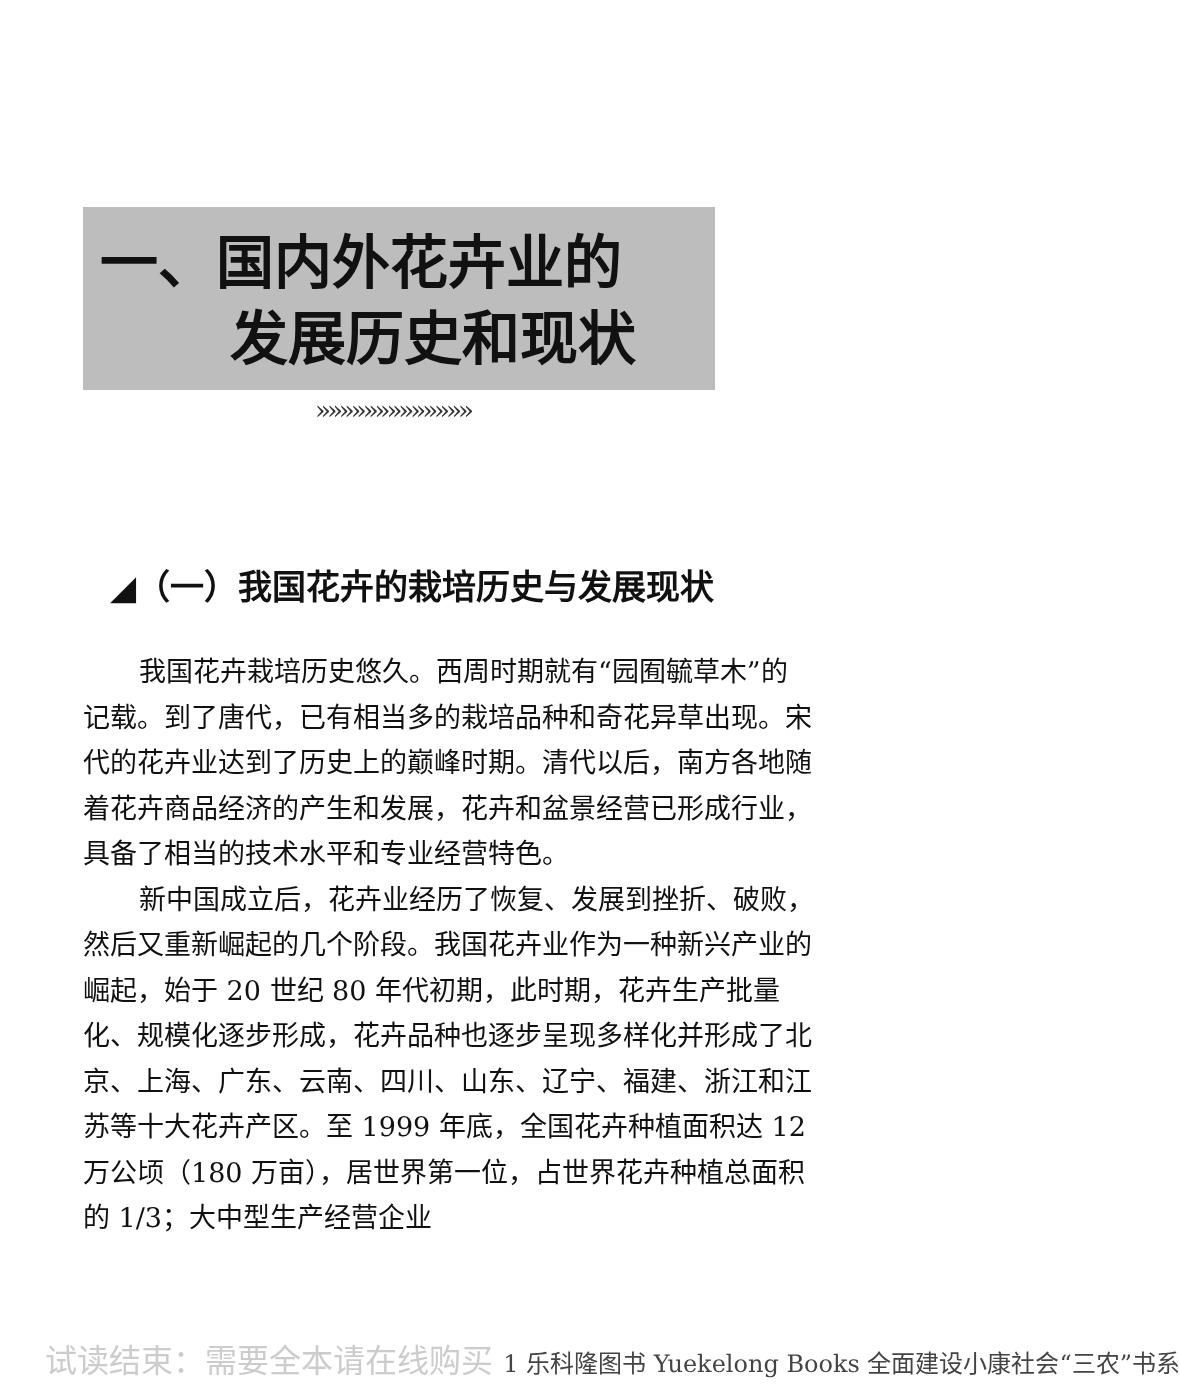一、国内外花卉业的
发展历史和现状
»»»»»»»»»»»»»
◢（一）我国花卉的栽培历史与发展现状
我国花卉栽培历史悠久。西周时期就有“园囿毓草木”的记载。到了唐代，已有相当多的栽培品种和奇花异草出现。宋代的花卉业达到了历史上的巅峰时期。清代以后，南方各地随着花卉商品经济的产生和发展，花卉和盆景经营已形成行业，具备了相当的技术水平和专业经营特色。
新中国成立后，花卉业经历了恢复、发展到挫折、破败，然后又重新崛起的几个阶段。我国花卉业作为一种新兴产业的崛起，始于 20 世纪 80 年代初期，此时期，花卉生产批量化、规模化逐步形成，花卉品种也逐步呈现多样化并形成了北京、上海、广东、云南、四川、山东、辽宁、福建、浙江和江苏等十大花卉产区。至 1999 年底，全国花卉种植面积达 12 万公顷（180 万亩），居世界第一位，占世界花卉种植总面积的 1/3；大中型生产经营企业
试读结束：需要全本请在线购买 1 乐科隆图书 Yuekelong Books 全面建设小康社会“三农”书系